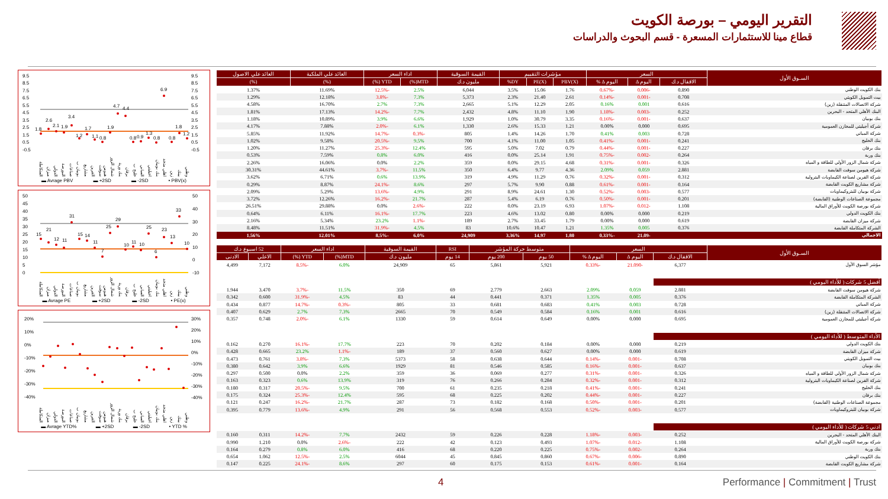التقرير اليومي – بورصة الكويت
قطاع مينا للاستثمارات المسعرة - قسم البحوث والدراسات
9.5
8.5
7.5
6.5
5.5
4.5
3.5
2.5
1.5
0.5
-0.5
9.5
8.5
7.5
6.5
5.5
4.5
3.5
2.5
1.5
0.5
-0.5
1.8
2.6
2.1
1.9
3.4
1.2
1.7
1.1
0.8
1.9
4.7
4.4
0.8
0.9
1.3
0.8
6.9
0.8
1.8
1.2
وطني بيتك زين اهلي متحد بنك بوبيان اجيليتي المباني خليج ب برقان بنك ورية شمال الزور هيومن سوفت القرين مشاريع بوبيان ب صناعات البورصة الدولي ميزان المتكاملة
▬ Avrage PBV ▬ +2SD ▬ -2SD • PBV(x)
50
45
40
35
30
25
20
15
10
5
0
50
40
30
20
10
0
-10
15
21
12
11
31
15
14
11
7
25
29
10
11
10
25
6
23
13
33
10
وطني بيتك زين اهلي متحد بنك بوبيان اجيليتي المباني خليج ب برقان بنك ورية شمال الزور هيومن سوفت القرين مشاريع بوبيان ب صناعات البورصة الدولي ميزان المتكاملة
▬ Avrage PE ▬ +2SD ▬ -2SD • PE(x)
20%
10%
0%
-10%
-20%
-30%
-40%
30%
20%
10%
0%
-10%
-20%
-30%
-40%
وطني بيتك زين اهلي متحد بنك بوبيان اجيليتي المباني خليج ب برقان بنك ورية شمال الزور هيومن سوفت القرين مشاريع بوبيان ب صناعات البورصة الدولي ميزان المتكاملة
▬ Avrage YTD% ▬ +2SD ▬ -2SD • YTD %
| السـوق الأول | السعر | | | مؤشرات التقييم | | | القيمة السوقية | اداء السعر | | العائد علي الملكية | العائد علي الاصول |
| --- | --- | --- | --- | --- | --- | --- | --- | --- | --- | --- | --- |
| | الاقفال د.ك | اليوم ∆ | اليوم ∆ % | PBV(X) | PE(X) | DY% | مليون د.ك | MTD(%) | YTD (%) | (%) | (%) |
| بنك الكويت الوطني | 0.890 | -0.006 | -0.67% | 1.76 | 15.06 | 3.5% | 6,044 | 2.5% | -12.5% | 11.69% | 1.37% |
| بيت التمويل الكويتي | 0.708 | -0.001 | -0.14% | 2.61 | 21.40 | 2.3% | 5,373 | 7.3% | -3.8% | 12.18% | 1.29% |
| شركة الاتصالات المتنقلة (زين) | 0.616 | 0.001 | 0.16% | 2.05 | 12.29 | 5.1% | 2,665 | 7.3% | 2.7% | 16.70% | 4.58% |
| البنك الأهلي المتحد - البحرين | 0.252 | -0.003 | -1.18% | 1.90 | 11.10 | 4.8% | 2,432 | 7.7% | -14.2% | 17.13% | 1.81% |
| بنك بوبيان | 0.637 | -0.001 | -0.16% | 3.35 | 30.79 | 1.0% | 1,929 | 6.6% | 3.9% | 10.89% | 1.18% |
| شركة أجيليتي للمخازن العمومية | 0.695 | 0.000 | 0.00% | 1.21 | 15.33 | 2.6% | 1,330 | 6.1% | -2.0% | 7.88% | 4.17% |
| شركة المباني | 0.728 | 0.003 | 0.41% | 1.70 | 14.26 | 1.4% | 805 | -0.3% | -14.7% | 11.92% | 5.85% |
| بنك الخليج | 0.241 | -0.001 | -0.41% | 1.05 | 11.00 | 4.1% | 700 | 9.5% | -20.5% | 9.58% | 1.02% |
| بنك برقان | 0.227 | -0.001 | -0.44% | 0.79 | 7.02 | 5.0% | 595 | 12.4% | -25.3% | 11.27% | 1.20% |
| بنك وربة | 0.264 | -0.002 | -0.75% | 1.91 | 25.14 | 0.0% | 416 | 6.0% | 0.8% | 7.59% | 0.53% |
| شركة شمال الزور الأولي للطاقة و المياه | 0.326 | -0.001 | -0.31% | 4.68 | 29.15 | 0.0% | 359 | 2.2% | 0.0% | 16.06% | 2.26% |
| شركة هيومن سوفت القابضة | 2.881 | 0.059 | 2.09% | 4.36 | 9.77 | 6.4% | 350 | 11.5% | -3.7% | 44.61% | 30.31% |
| شركة القرين لصناعة الكيماويات البترولية | 0.312 | -0.001 | -0.32% | 0.76 | 11.29 | 4.9% | 319 | 13.9% | 0.6% | 6.71% | 3.62% |
| شركة مشاريع الكويت القابضة | 0.164 | -0.001 | -0.61% | 0.88 | 9.90 | 5.7% | 297 | 8.6% | -24.1% | 8.87% | 0.29% |
| شركة بوبيان للبتروكيماويات | 0.577 | -0.003 | -0.52% | 1.30 | 24.61 | 8.9% | 291 | 4.9% | -13.6% | 5.29% | 2.09% |
| مجموعة الصناعات الوطنية (القابضة) | 0.201 | -0.001 | -0.50% | 0.76 | 6.19 | 5.4% | 287 | 21.7% | -16.2% | 12.26% | 3.72% |
| شركة بورصة الكويت للأوراق المالية | 1.108 | -0.012 | -1.07% | 6.93 | 23.19 | 0.0% | 222 | -2.6% | 0.0% | 29.88% | 26.51% |
| بنك الكويت الدولي | 0.219 | 0.000 | 0.00% | 0.80 | 13.02 | 4.6% | 223 | 17.7% | -16.1% | 6.11% | 0.64% |
| شركة ميزان القابضة | 0.619 | 0.000 | 0.00% | 1.79 | 33.45 | 2.7% | 189 | -1.1% | 23.2% | 5.34% | 2.16% |
| الشركة المتكاملة القابضة | 0.376 | 0.005 | 1.35% | 1.21 | 10.47 | 10.6% | 83 | 4.5% | -31.9% | 11.51% | 8.48% |
| الاجمالي | | -21.09 | -0.33% | 1.80 | 14.97 | 3.36% | 24,909 | 6.0% | -8.5% | 12.01% | 1.56% |
| السـوق الأول | السعر | | | متوسط حركة المؤشر | | RSI | القيمة السوقية | اداء السعر | | 52 اسبوع د.ك | |
| --- | --- | --- | --- | --- | --- | --- | --- | --- | --- | --- | --- |
| | الاقفال د.ك | اليوم ∆ | اليوم ∆ % | 50 يوم | 200 يوم | 14 يوم | مليون د.ك | MTD(%) | YTD (%) | الاعلي | الادنى |
| مؤشر السوق الأول | 6,377 | -21.090 | -0.33% | 5,921 | 5,861 | 65 | 24,909 | 6.0% | -8.5% | 7,172 | 4,499 |
| أفضل 5 شركات ( للأداء اليومي ) | | | | | | | | | | | |
| شركة هيومن سوفت القابضة | 2.881 | 0.059 | 2.09% | 2.663 | 2.779 | 69 | 350 | 11.5% | -3.7% | 3.470 | 1.944 |
| الشركة المتكاملة القابضة | 0.376 | 0.005 | 1.35% | 0.371 | 0.441 | 44 | 83 | 4.5% | -31.9% | 0.600 | 0.342 |
| شركة المباني | 0.728 | 0.003 | 0.41% | 0.683 | 0.681 | 33 | 805 | -0.3% | -14.7% | 0.877 | 0.434 |
| شركة الاتصالات المتنقلة (زين) | 0.616 | 0.001 | 0.16% | 0.584 | 0.549 | 70 | 2665 | 7.3% | 2.7% | 0.629 | 0.407 |
| شركة أجيليتي للمخازن العمومية | 0.695 | 0.000 | 0.00% | 0.649 | 0.614 | 59 | 1330 | 6.1% | -2.0% | 0.748 | 0.357 |
| الأداء المتوسط ( للأداء اليومي ) | | | | | | | | | | | |
| بنك الكويت الدولي | 0.219 | 0.000 | 0.00% | 0.184 | 0.202 | 70 | 223 | 17.7% | -16.1% | 0.270 | 0.162 |
| شركة ميزان القابضة | 0.619 | 0.000 | 0.00% | 0.627 | 0.560 | 37 | 189 | -1.1% | 23.2% | 0.665 | 0.428 |
| بيت التمويل الكويتي | 0.708 | -0.001 | -0.14% | 0.644 | 0.638 | 58 | 5373 | 7.3% | -3.8% | 0.761 | 0.473 |
| بنك بوبيان | 0.637 | -0.001 | -0.16% | 0.585 | 0.546 | 81 | 1929 | 6.6% | 3.9% | 0.642 | 0.380 |
| شركة شمال الزور الأولي للطاقة و المياه | 0.326 | -0.001 | -0.31% | 0.277 | 0.069 | 36 | 359 | 2.2% | 0.0% | 0.500 | 0.297 |
| شركة القرين لصناعة الكيماويات البترولية | 0.312 | -0.001 | -0.32% | 0.284 | 0.266 | 76 | 319 | 13.9% | 0.6% | 0.323 | 0.163 |
| بنك الخليج | 0.241 | -0.001 | -0.41% | 0.218 | 0.235 | 61 | 700 | 9.5% | -20.5% | 0.317 | 0.180 |
| بنك برقان | 0.227 | -0.001 | -0.44% | 0.202 | 0.225 | 68 | 595 | 12.4% | -25.3% | 0.324 | 0.175 |
| مجموعة الصناعات الوطنية (القابضة) | 0.201 | -0.001 | -0.50% | 0.168 | 0.182 | 73 | 287 | 21.7% | -16.2% | 0.247 | 0.121 |
| شركة بوبيان للبتروكيماويات | 0.577 | -0.003 | -0.52% | 0.553 | 0.568 | 56 | 291 | 4.9% | -13.6% | 0.779 | 0.395 |
| ادني 5 شركات ( للأداء اليومي ) | | | | | | | | | | | |
| البنك الأهلي المتحد - البحرين | 0.252 | -0.003 | -1.18% | 0.228 | 0.226 | 59 | 2432 | 7.7% | -14.2% | 0.311 | 0.160 |
| شركة بورصة الكويت للأوراق المالية | 1.108 | -0.012 | -1.07% | 0.493 | 0.123 | 42 | 222 | -2.6% | 0.0% | 1.210 | 0.990 |
| بنك وربة | 0.264 | -0.002 | -0.75% | 0.225 | 0.220 | 68 | 416 | 6.0% | 0.8% | 0.279 | 0.164 |
| بنك الكويت الوطني | 0.890 | -0.006 | -0.67% | 0.860 | 0.845 | 45 | 6044 | 2.5% | -12.5% | 1.062 | 0.654 |
| شركة مشاريع الكويت القابضة | 0.164 | -0.001 | -0.61% | 0.153 | 0.175 | 60 | 297 | 8.6% | -24.1% | 0.225 | 0.147 |
4 Performance | Commitment | Trust